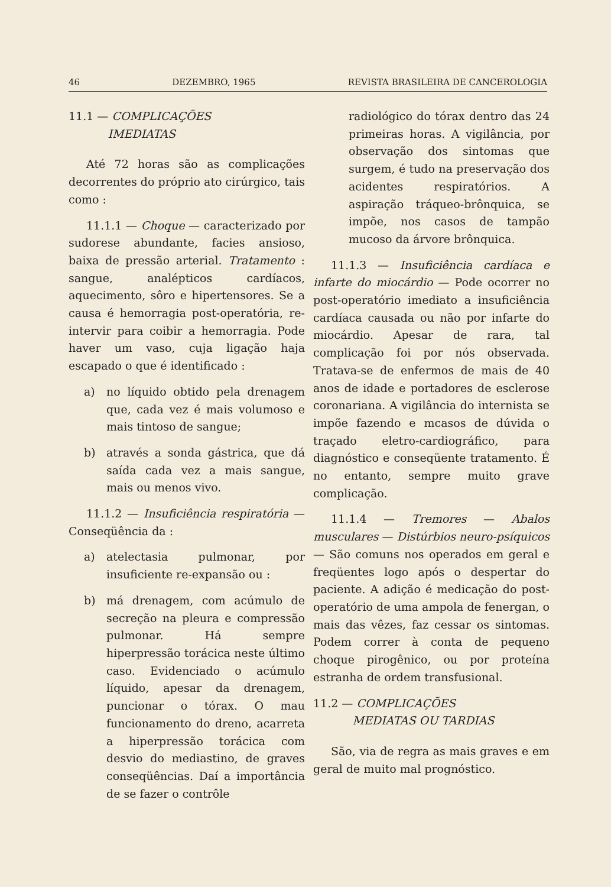46 DEZEMBRO, 1965 REVISTA BRASILEIRA DE CANCEROLOGIA
11.1 — COMPLICAÇÕES
IMEDIATAS
Até 72 horas são as complicações decorrentes do próprio ato cirúrgico, tais como :
11.1.1 — Choque — caracterizado por sudorese abundante, facies ansioso, baixa de pressão arterial. Tratamento : sangue, analépticos cardíacos, aquecimento, sôro e hipertensores. Se a causa é hemorragia post-operatória, re-intervir para coibir a hemorragia. Pode haver um vaso, cuja ligação haja escapado o que é identificado :
a) no líquido obtido pela drenagem que, cada vez é mais volumoso e mais tintoso de sangue;
b) através a sonda gástrica, que dá saída cada vez a mais sangue, mais ou menos vivo.
11.1.2 — Insuficiência respiratória — Conseqüência da :
a) atelectasia pulmonar, por insuficiente re-expansão ou :
b) má drenagem, com acúmulo de secreção na pleura e compressão pulmonar. Há sempre hiperpressão torácica neste último caso. Evidenciado o acúmulo líquido, apesar da drenagem, puncionar o tórax. O mau funcionamento do dreno, acarreta a hiperpressão torácica com desvio do mediastino, de graves conseqüências. Daí a importância de se fazer o contrôle
radiológico do tórax dentro das 24 primeiras horas. A vigilância, por observação dos sintomas que surgem, é tudo na preservação dos acidentes respiratórios. A aspiração tráqueo-brônquica, se impõe, nos casos de tampão mucoso da árvore brônquica.
11.1.3 — Insuficiência cardíaca e infarte do miocárdio — Pode ocorrer no post-operatório imediato a insuficiência cardíaca causada ou não por infarte do miocárdio. Apesar de rara, tal complicação foi por nós observada. Tratava-se de enfermos de mais de 40 anos de idade e portadores de esclerose coronariana. A vigilância do internista se impõe fazendo e mcasos de dúvida o traçado eletro-cardiográfico, para diagnóstico e conseqüente tratamento. É no entanto, sempre muito grave complicação.
11.1.4 — Tremores — Abalos musculares — Distúrbios neuro-psíquicos — São comuns nos operados em geral e freqüentes logo após o despertar do paciente. A adição é medicação do post-operatório de uma ampola de fenergan, o mais das vêzes, faz cessar os sintomas. Podem correr à conta de pequeno choque pirogênico, ou por proteína estranha de ordem transfusional.
11.2 — COMPLICAÇÕES
MEDIATAS OU TARDIAS
São, via de regra as mais graves e em geral de muito mal prognóstico.